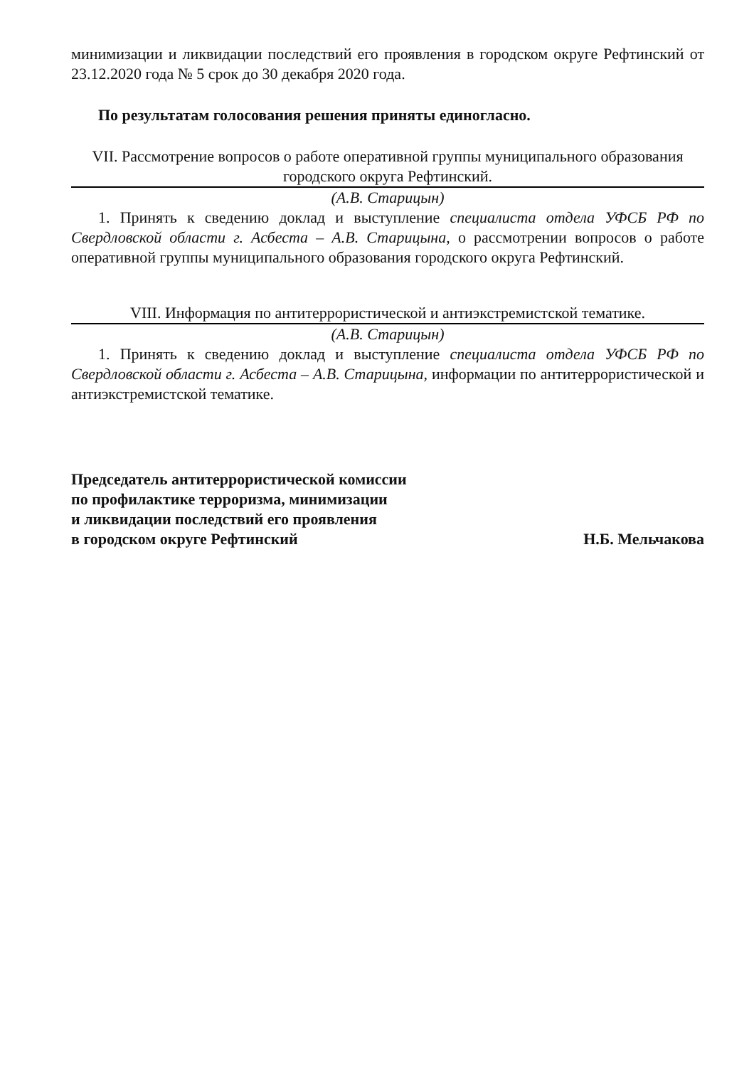минимизации и ликвидации последствий его проявления в городском округе Рефтинский от 23.12.2020 года № 5 срок до 30 декабря 2020 года.
По результатам голосования решения приняты единогласно.
VII. Рассмотрение вопросов о работе оперативной группы муниципального образования городского округа Рефтинский.
(А.В. Старицын)
1. Принять к сведению доклад и выступление специалиста отдела УФСБ РФ по Свердловской области г. Асбеста – А.В. Старицына, о рассмотрении вопросов о работе оперативной группы муниципального образования городского округа Рефтинский.
VIII. Информация по антитеррористической и антиэкстремистской тематике.
(А.В. Старицын)
1. Принять к сведению доклад и выступление специалиста отдела УФСБ РФ по Свердловской области г. Асбеста – А.В. Старицына, информации по антитеррористической и антиэкстремистской тематике.
Председатель антитеррористической комиссии
по профилактике терроризма, минимизации
и ликвидации последствий его проявления
в городском округе Рефтинский
Н.Б. Мельчакова